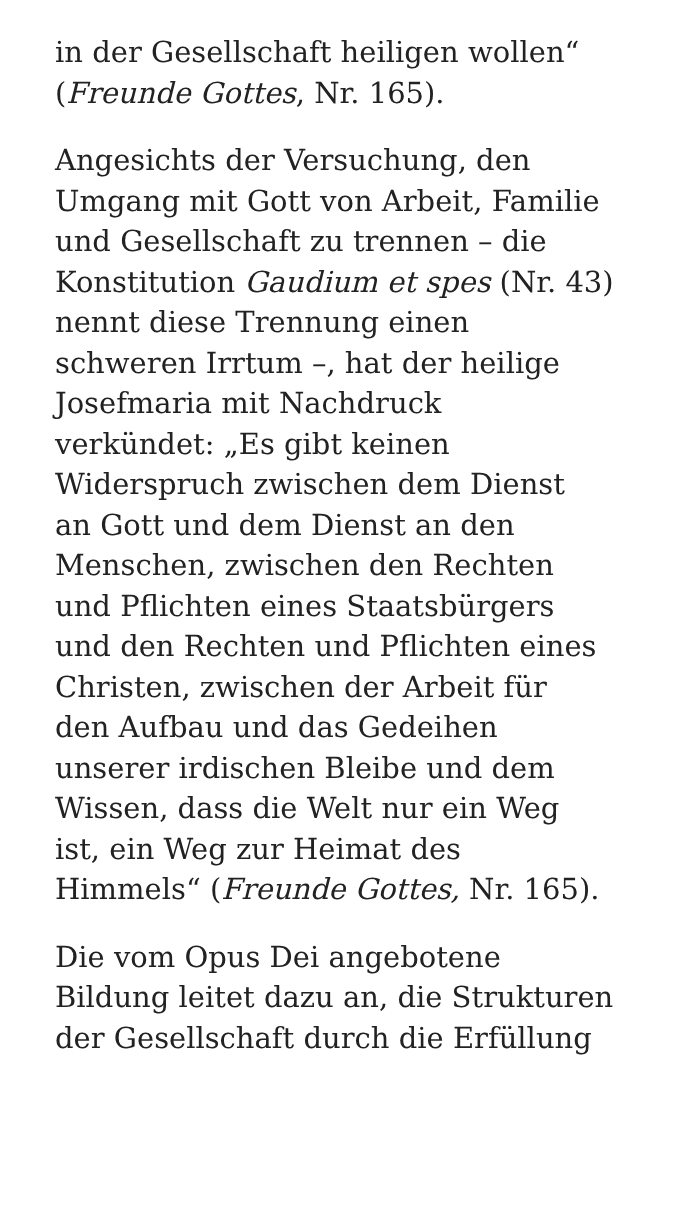in der Gesellschaft heiligen wollen“
(Freunde Gottes, Nr. 165).
Angesichts der Versuchung, den
Umgang mit Gott von Arbeit, Familie
und Gesellschaft zu trennen – die
Konstitution Gaudium et spes (Nr. 43)
nennt diese Trennung einen
schweren Irrtum –, hat der heilige
Josefmaria mit Nachdruck
verkündet: „Es gibt keinen
Widerspruch zwischen dem Dienst
an Gott und dem Dienst an den
Menschen, zwischen den Rechten
und Pflichten eines Staatsbürgers
und den Rechten und Pflichten eines
Christen, zwischen der Arbeit für
den Aufbau und das Gedeihen
unserer irdischen Bleibe und dem
Wissen, dass die Welt nur ein Weg
ist, ein Weg zur Heimat des
Himmels“ (Freunde Gottes, Nr. 165).
Die vom Opus Dei angebotene
Bildung leitet dazu an, die Strukturen
der Gesellschaft durch die Erfüllung